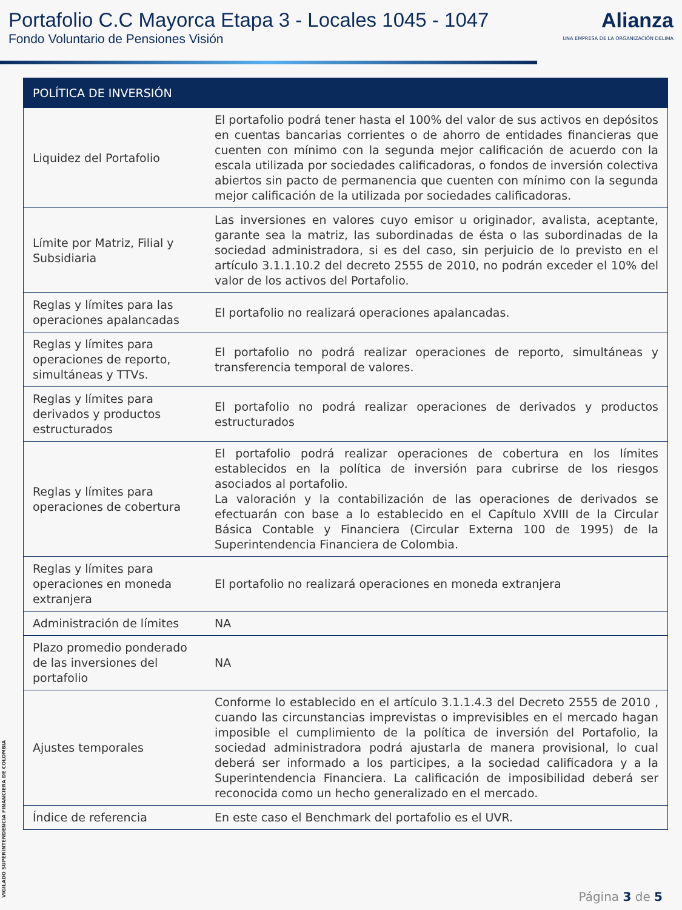Portafolio C.C Mayorca Etapa 3 - Locales 1045 - 1047
Fondo Voluntario de Pensiones Visión
Alianza
UNA EMPRESA DE LA ORGANIZACIÓN DELIMA
| POLÍTICA DE INVERSIÓN | |
| --- | --- |
| Liquidez del Portafolio | El portafolio podrá tener hasta el 100% del valor de sus activos en depósitos en cuentas bancarias corrientes o de ahorro de entidades financieras que cuenten con mínimo con la segunda mejor calificación de acuerdo con la escala utilizada por sociedades calificadoras, o fondos de inversión colectiva abiertos sin pacto de permanencia que cuenten con mínimo con la segunda mejor calificación de la utilizada por sociedades calificadoras. |
| Límite por Matriz, Filial y Subsidiaria | Las inversiones en valores cuyo emisor u originador, avalista, aceptante, garante sea la matriz, las subordinadas de ésta o las subordinadas de la sociedad administradora, si es del caso, sin perjuicio de lo previsto en el artículo 3.1.1.10.2 del decreto 2555 de 2010, no podrán exceder el 10% del valor de los activos del Portafolio. |
| Reglas y límites para las operaciones apalancadas | El portafolio no realizará operaciones apalancadas. |
| Reglas y límites para operaciones de reporto, simultáneas y TTVs. | El portafolio no podrá realizar operaciones de reporto, simultáneas y transferencia temporal de valores. |
| Reglas y límites para derivados y productos estructurados | El portafolio no podrá realizar operaciones de derivados y productos estructurados |
| Reglas y límites para operaciones de cobertura | El portafolio podrá realizar operaciones de cobertura en los límites establecidos en la política de inversión para cubrirse de los riesgos asociados al portafolio. La valoración y la contabilización de las operaciones de derivados se efectuarán con base a lo establecido en el Capítulo XVIII de la Circular Básica Contable y Financiera (Circular Externa 100 de 1995) de la Superintendencia Financiera de Colombia. |
| Reglas y límites para operaciones en moneda extranjera | El portafolio no realizará operaciones en moneda extranjera |
| Administración de límites | NA |
| Plazo promedio ponderado de las inversiones del portafolio | NA |
| Ajustes temporales | Conforme lo establecido en el artículo 3.1.1.4.3 del Decreto 2555 de 2010 , cuando las circunstancias imprevistas o imprevisibles en el mercado hagan imposible el cumplimiento de la política de inversión del Portafolio, la sociedad administradora podrá ajustarla de manera provisional, lo cual deberá ser informado a los participes, a la sociedad calificadora y a la Superintendencia Financiera. La calificación de imposibilidad deberá ser reconocida como un hecho generalizado en el mercado. |
| Índice de referencia | En este caso el Benchmark del portafolio es el UVR. |
VIGILADO SUPERINTENDENCIA FINANCIERA DE COLOMBIA
Página 3 de 5